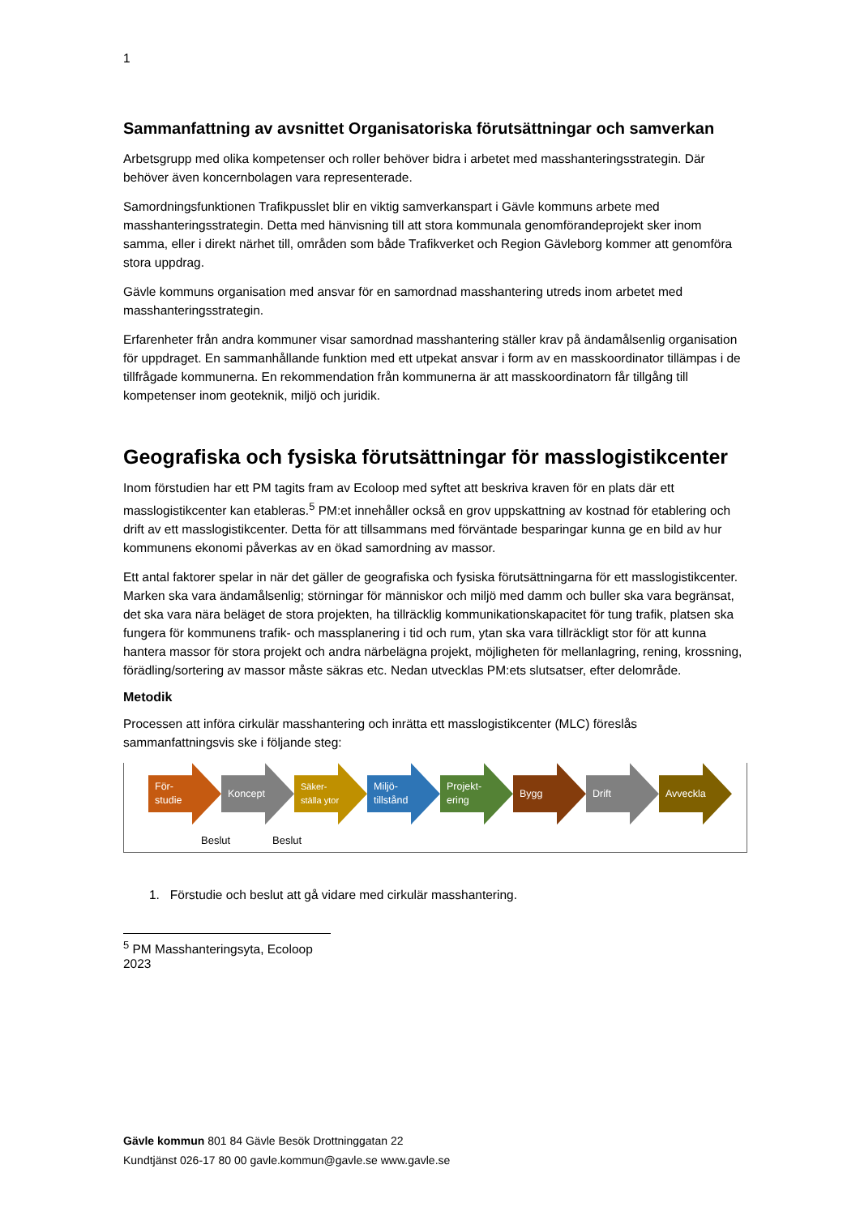1
Sammanfattning av avsnittet Organisatoriska förutsättningar och samverkan
Arbetsgrupp med olika kompetenser och roller behöver bidra i arbetet med masshanteringsstrategin. Där behöver även koncernbolagen vara representerade.
Samordningsfunktionen Trafikpusslet blir en viktig samverkanspart i Gävle kommuns arbete med masshanteringsstrategin. Detta med hänvisning till att stora kommunala genomförandeprojekt sker inom samma, eller i direkt närhet till, områden som både Trafikverket och Region Gävleborg kommer att genomföra stora uppdrag.
Gävle kommuns organisation med ansvar för en samordnad masshantering utreds inom arbetet med masshanteringsstrategin.
Erfarenheter från andra kommuner visar samordnad masshantering ställer krav på ändamålsenlig organisation för uppdraget. En sammanhållande funktion med ett utpekat ansvar i form av en masskoordinator tillämpas i de tillfrågade kommunerna. En rekommendation från kommunerna är att masskoordinatorn får tillgång till kompetenser inom geoteknik, miljö och juridik.
Geografiska och fysiska förutsättningar för masslogistikcenter
Inom förstudien har ett PM tagits fram av Ecoloop med syftet att beskriva kraven för en plats där ett masslogistikcenter kan etableras.<sup>5</sup> PM:et innehåller också en grov uppskattning av kostnad för etablering och drift av ett masslogistikcenter. Detta för att tillsammans med förväntade besparingar kunna ge en bild av hur kommunens ekonomi påverkas av en ökad samordning av massor.
Ett antal faktorer spelar in när det gäller de geografiska och fysiska förutsättningarna för ett masslogistikcenter. Marken ska vara ändamålsenlig; störningar för människor och miljö med damm och buller ska vara begränsat, det ska vara nära beläget de stora projekten, ha tillräcklig kommunikationskapacitet för tung trafik, platsen ska fungera för kommunens trafik- och massplanering i tid och rum, ytan ska vara tillräckligt stor för att kunna hantera massor för stora projekt och andra närbelägna projekt, möjligheten för mellanlagring, rening, krossning, förädling/sortering av massor måste säkras etc. Nedan utvecklas PM:ets slutsatser, efter delområde.
Metodik
Processen att införa cirkulär masshantering och inrätta ett masslogistikcenter (MLC) föreslås sammanfattningsvis ske i följande steg:
För-
studie
Koncept Säker-
ställa ytor
Miljö-
tillstånd
Projekt-
ering
Bygg Drift Avveckla
Beslut Beslut
1. Förstudie och beslut att gå vidare med cirkulär masshantering.
<sup>5</sup> PM Masshanteringsyta, Ecoloop 2023
Gävle kommun 801 84 Gävle Besök Drottninggatan 22
Kundtjänst 026-17 80 00 gavle.kommun@gavle.se www.gavle.se